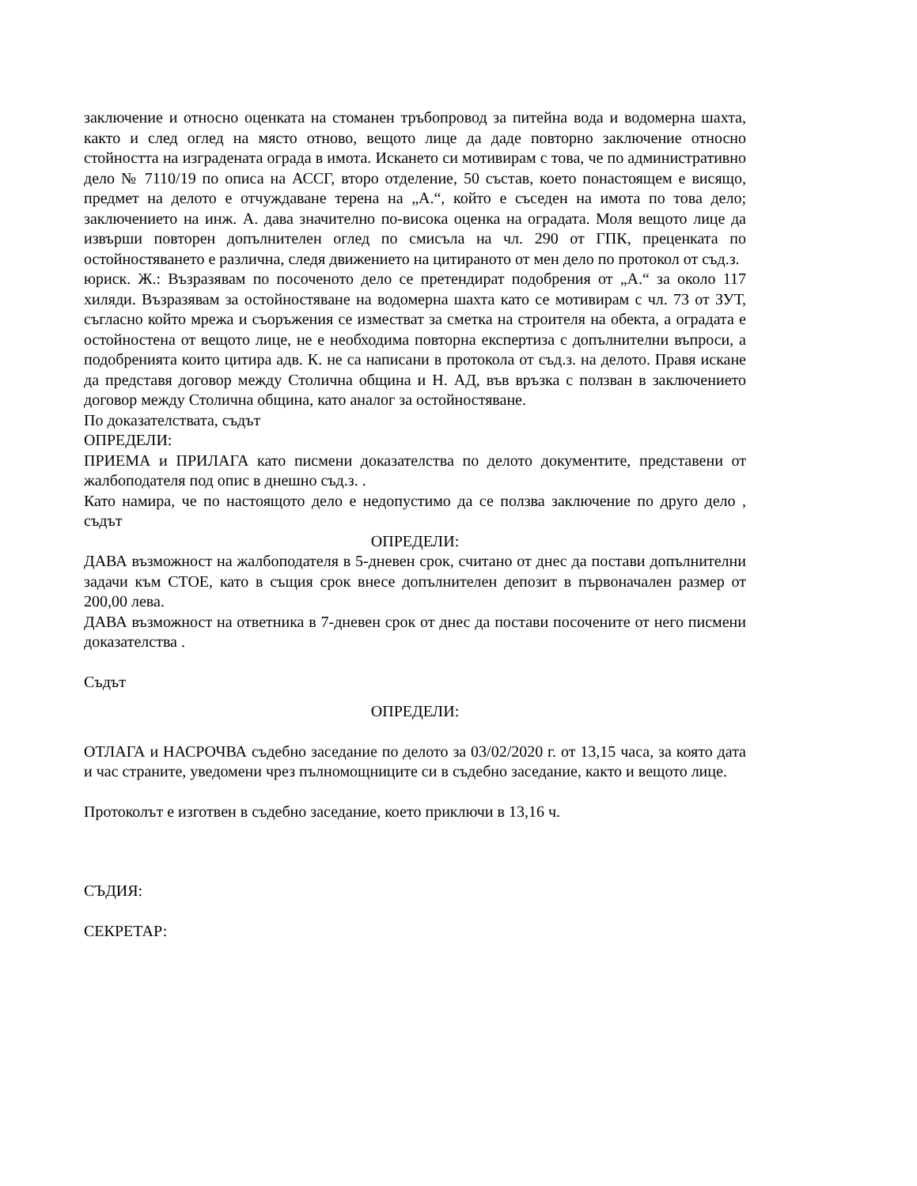заключение и относно оценката на стоманен тръбопровод за питейна вода и водомерна шахта, както и след оглед на място отново, вещото лице да даде повторно заключение относно стойността на изградената ограда в имота. Искането си мотивирам с това, че по административно дело № 7110/19 по описа на АССГ, второ отделение, 50 състав, което понастоящем е висящо, предмет на делото е отчуждаване терена на „А.“, който е съседен на имота по това дело; заключението на инж. А. дава значително по-висока оценка на оградата. Моля вещото лице да извърши повторен допълнителен оглед по смисъла на чл. 290 от ГПК, преценката по остойностяването е различна, следя движението на цитираното от мен дело по протокол от съд.з.
юриск. Ж.: Възразявам по посоченото дело се претендират подобрения от „А.“ за около 117 хиляди. Възразявам за остойностяване на водомерна шахта като се мотивирам с чл. 73 от ЗУТ, съгласно който мрежа и съоръжения се изместват за сметка на строителя на обекта, а оградата е остойностена от вещото лице, не е необходима повторна експертиза с допълнителни въпроси, а подобренията които цитира адв. К. не са написани в протокола от съд.з. на делото. Правя искане да представя договор между Столична община и Н. АД, във връзка с ползван в заключението договор между Столична община, като аналог за остойностяване.
По доказателствата, съдът
ОПРЕДЕЛИ:
ПРИЕМА и ПРИЛАГА като писмени доказателства по делото документите, представени от жалбоподателя под опис в днешно съд.з. .
Като намира, че по настоящото дело е недопустимо да се ползва заключение по друго дело , съдът
ОПРЕДЕЛИ:
ДАВА възможност на жалбоподателя в 5-дневен срок, считано от днес да постави допълнителни задачи към СТОЕ, като в същия срок внесе допълнителен депозит в първоначален размер от 200,00 лева.
ДАВА възможност на ответника в 7-дневен срок от днес да постави посочените от него писмени доказателства .
Съдът
ОПРЕДЕЛИ:
ОТЛАГА и НАСРОЧВА съдебно заседание по делото за 03/02/2020 г. от 13,15 часа, за която дата и час страните, уведомени чрез пълномощниците си в съдебно заседание, както и вещото лице.
Протоколът е изготвен в съдебно заседание, което приключи в 13,16 ч.
СЪДИЯ:
СЕКРЕТАР: